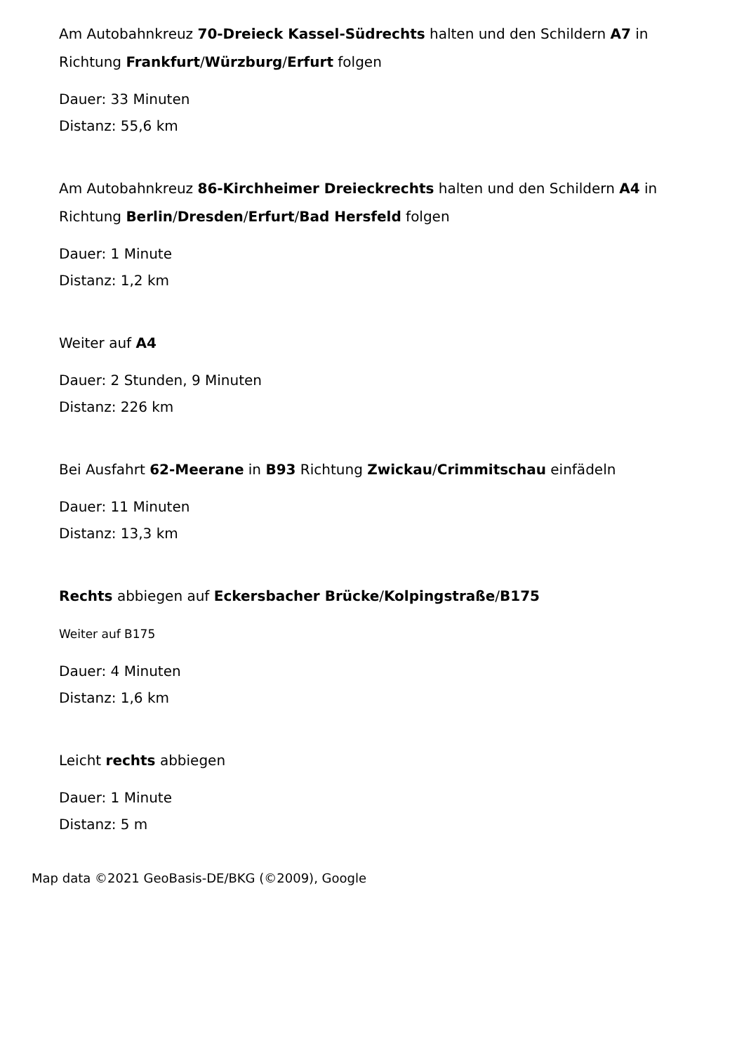Am Autobahnkreuz 70-Dreieck Kassel-Südrechts halten und den Schildern A7 in Richtung Frankfurt/Würzburg/Erfurt folgen
Dauer: 33 Minuten
Distanz: 55,6 km
Am Autobahnkreuz 86-Kirchheimer Dreieckrechts halten und den Schildern A4 in Richtung Berlin/Dresden/Erfurt/Bad Hersfeld folgen
Dauer: 1 Minute
Distanz: 1,2 km
Weiter auf A4
Dauer: 2 Stunden, 9 Minuten
Distanz: 226 km
Bei Ausfahrt 62-Meerane in B93 Richtung Zwickau/Crimmitschau einfädeln
Dauer: 11 Minuten
Distanz: 13,3 km
Rechts abbiegen auf Eckersbacher Brücke/Kolpingstraße/B175
Weiter auf B175
Dauer: 4 Minuten
Distanz: 1,6 km
Leicht rechts abbiegen
Dauer: 1 Minute
Distanz: 5 m
Map data ©2021 GeoBasis-DE/BKG (©2009), Google